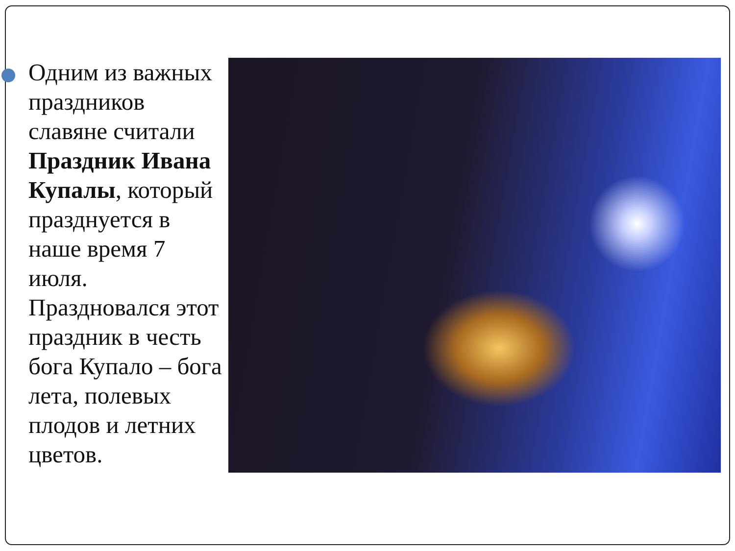Одним из важных праздников славяне считали Праздник Ивана Купалы, который празднуется в наше время 7 июля. Праздновался этот праздник в честь бога Купало – бога лета, полевых плодов и летних цветов.